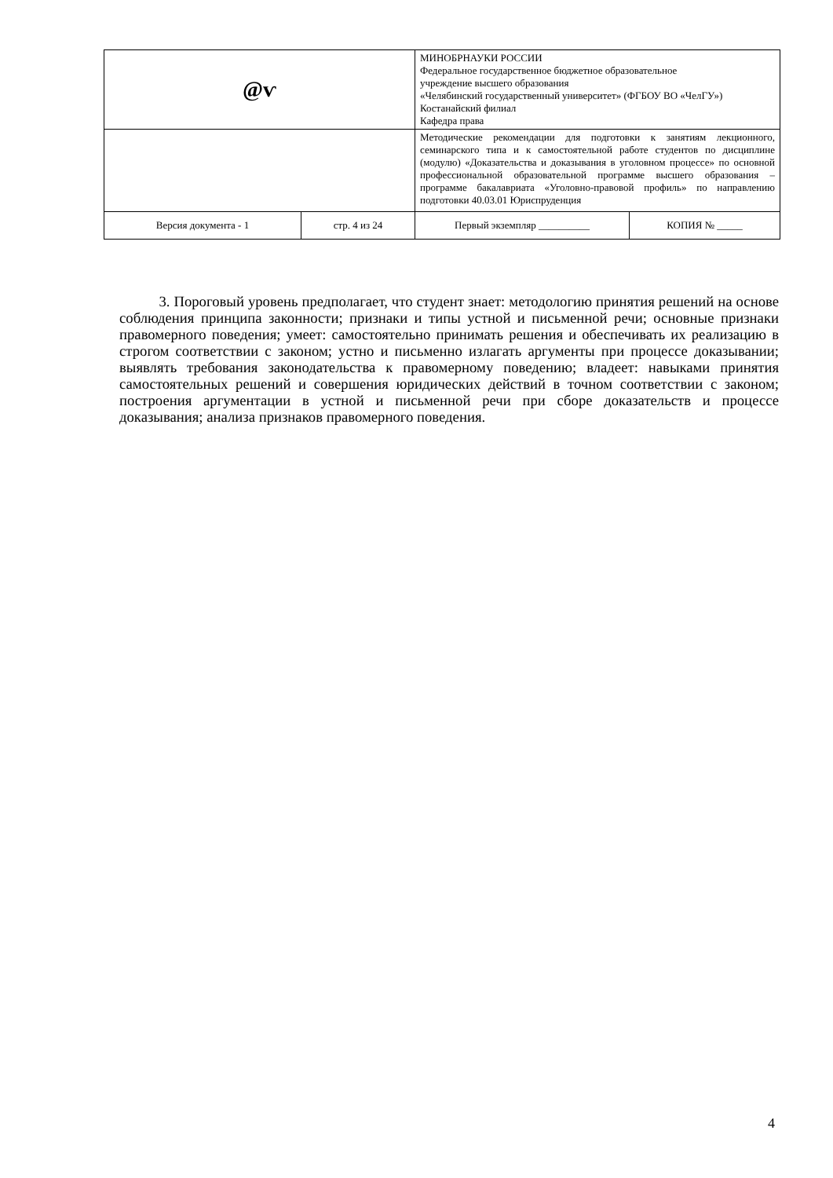| @ѵ | | МИНОБРНАУКИ РОССИИ Федеральное государственное бюджетное образовательное учреждение высшего образования «Челябинский государственный университет» (ФГБОУ ВО «ЧелГУ») Костанайский филиал Кафедра права | |
| | | Методические рекомендации для подготовки к занятиям лекционного, семинарского типа и к самостоятельной работе студентов по дисциплине (модулю) «Доказательства и доказывания в уголовном процессе» по основной профессиональной образовательной программе высшего образования – программе бакалавриата «Уголовно-правовой профиль» по направлению подготовки 40.03.01 Юриспруденция | |
| Версия документа - 1 | стр. 4 из 24 | Первый экземпляр __________ | КОПИЯ № _____ |
3. Пороговый уровень предполагает, что студент знает: методологию принятия решений на основе соблюдения принципа законности; признаки и типы устной и письменной речи; основные признаки правомерного поведения; умеет: самостоятельно принимать решения и обеспечивать их реализацию в строгом соответствии с законом; устно и письменно излагать аргументы при процессе доказывании; выявлять требования законодательства к правомерному поведению; владеет: навыками принятия самостоятельных решений и совершения юридических действий в точном соответствии с законом; построения аргументации в устной и письменной речи при сборе доказательств и процессе доказывания; анализа признаков правомерного поведения.
4